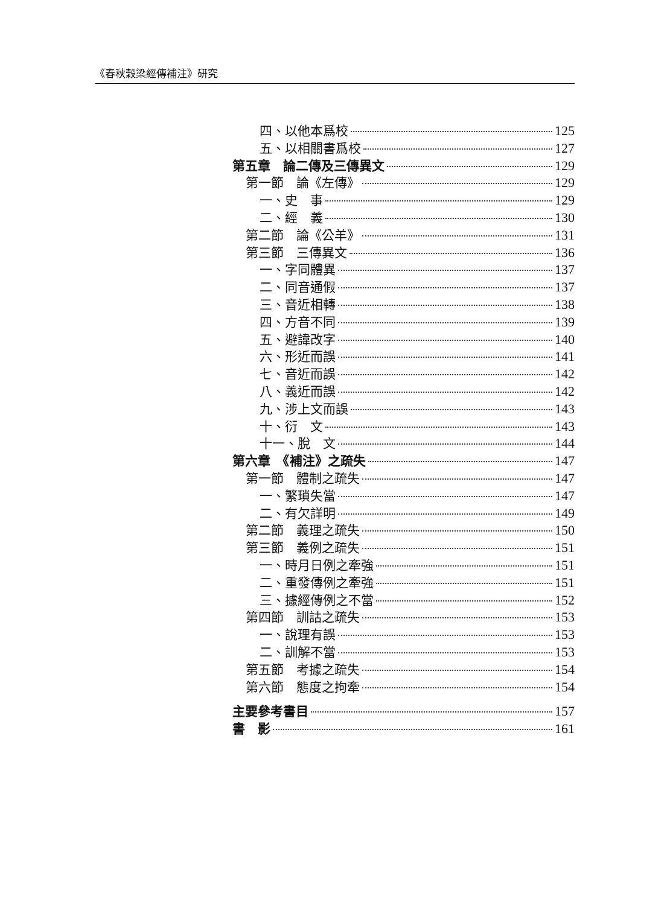《春秋穀梁經傳補注》研究
四、以他本爲校 125
五、以相關書爲校 127
第五章　論二傳及三傳異文 129
第一節　論《左傳》 129
一、史　事 129
二、經　義 130
第二節　論《公羊》 131
第三節　三傳異文 136
一、字同體異 137
二、同音通假 137
三、音近相轉 138
四、方音不同 139
五、避諱改字 140
六、形近而誤 141
七、音近而誤 142
八、義近而誤 142
九、涉上文而誤 143
十、衍　文 143
十一、脫　文 144
第六章　《補注》之疏失 147
第一節　體制之疏失 147
一、繁瑣失當 147
二、有欠詳明 149
第二節　義理之疏失 150
第三節　義例之疏失 151
一、時月日例之牽強 151
二、重發傳例之牽強 151
三、據經傳例之不當 152
第四節　訓詁之疏失 153
一、說理有誤 153
二、訓解不當 153
第五節　考據之疏失 154
第六節　態度之拘牽 154
主要參考書目 157
書　影 161